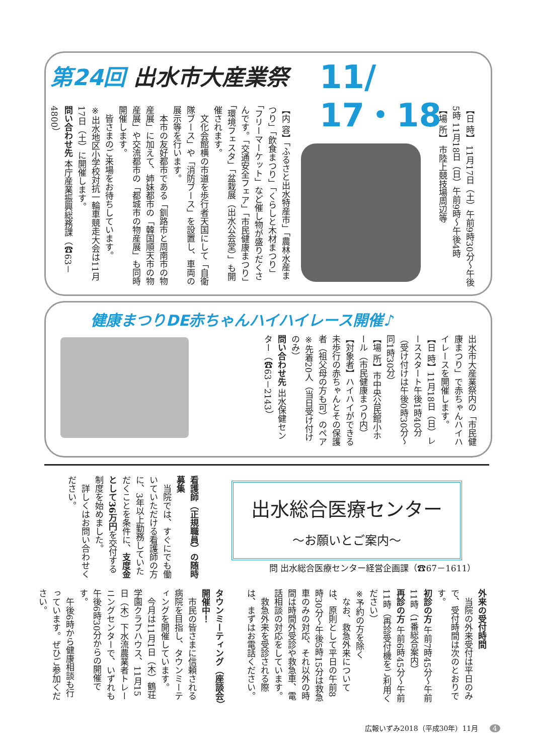第24回 出水市大産業祭
11/
17・18
【日 時】 11月17日（土）午前9時30分～午後5時 11月18日（日）午前9時～午後4時
【場 所】 市陸上競技場周辺等
【内 容】「ふるさと出水特産市」「農林水産まつり」「飲食まつり」「くらしと木材まつり」「フリーマーケット」など催し物が盛りだくさんです。「交通安全フェア」「市民健康まつり」「環境フェスタ」「盆栽展（出水公会堂）」も開催されます。
　文化会館横の市道を歩行者天国にして「自衛隊ブース」や「消防ブース」を設置し、車両の展示等を行います。
　本市の友好都市である「釧路市と周南市の物産展」に加えて、姉妹都市の「韓国順天市の物産展」や交流都市の「都城市の物産展」も同時開催します。
　皆さまのご来場をお待ちしています。
※出水地区小学校対抗一輪車競走大会は11月17日（土）に開催します。
問い合わせ先 本庁産業振興総務課（☎63－4800）
健康まつりDE赤ちゃんハイハイレース開催♪
出水市大産業祭内の「市民健康まつり」で赤ちゃんハイハイレースを開催します。
【日 時】11月18日（日）レーススタート午後1時40分（受け付けは午後0時30分～同1時30分）
【場 所】市中央公民館小ホール（市民健康まつり内）
【対象者】ハイハイができる未歩行の赤ちゃんとその保護者（祖父母の方も可）のペア
※先着20人（当日受け付けのみ）
問い合わせ先 出水保健センター（☎63－2143）
出水総合医療センター
～お願いとご案内～
問 出水総合医療センター経営企画課（☎67－1611）
看護師（正規職員）の随時募集
　当院では、すぐにでも働いていただける看護師の方に、3年以上勤務していただくことを条件に、支度金として36万円を交付する制度を始めました。
　詳しくはお問い合わせください。
外来の受付時間
　当院の外来受付は平日のみで、受付時間は次のとおりです。
初診の方 午前7時45分～午前11時（1番総合案内）
再診の方 午前6時45分～午前11時（再診受付機をご利用ください）
※予約の方を除く
　なお、救急外来については、原則として平日の午前8時30分～午後5時15分は救急車のみの対応、それ以外の時間は時間外受診や救急車、電話相談の対応をしています。
　救急外来を受診される際は、まずはお電話ください。
タウンミーティング（座談会）開催中！
　市民の皆さまに信頼される病院を目指し、タウンミーティングを開催しています。
　今月は11月1日（木）鶴荘学園クラブハウス、11月15日（木）下水流農業者トレーニングセンターで、いずれも午後6時30分からの開催です。
　午後6時から健康相談も行っています。ぜひご参加ください。
広報いずみ2018（平成30年）11月 4